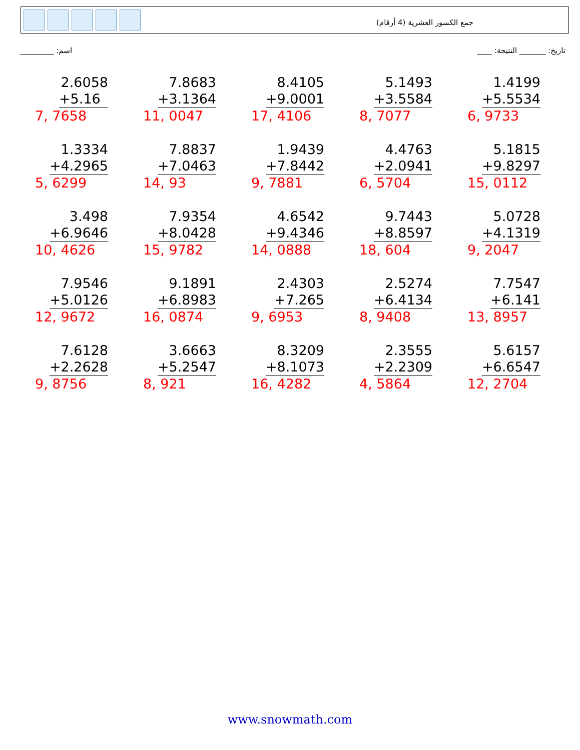جمع الكسور العشرية (4 أرقام)
_________ :اسم ____ :تاريخ: _______ النتيجة
2.6058
+5.16
7, 7658
7.8683
+3.1364
11, 0047
8.4105
+9.0001
17, 4106
5.1493
+3.5584
8, 7077
1.4199
+5.5534
6, 9733
1.3334
+4.2965
5, 6299
7.8837
+7.0463
14, 93
1.9439
+7.8442
9, 7881
4.4763
+2.0941
6, 5704
5.1815
+9.8297
15, 0112
3.498
+6.9646
10, 4626
7.9354
+8.0428
15, 9782
4.6542
+9.4346
14, 0888
9.7443
+8.8597
18, 604
5.0728
+4.1319
9, 2047
7.9546
+5.0126
12, 9672
9.1891
+6.8983
16, 0874
2.4303
+7.265
9, 6953
2.5274
+6.4134
8, 9408
7.7547
+6.141
13, 8957
7.6128
+2.2628
9, 8756
3.6663
+5.2547
8, 921
8.3209
+8.1073
16, 4282
2.3555
+2.2309
4, 5864
5.6157
+6.6547
12, 2704
www.snowmath.com